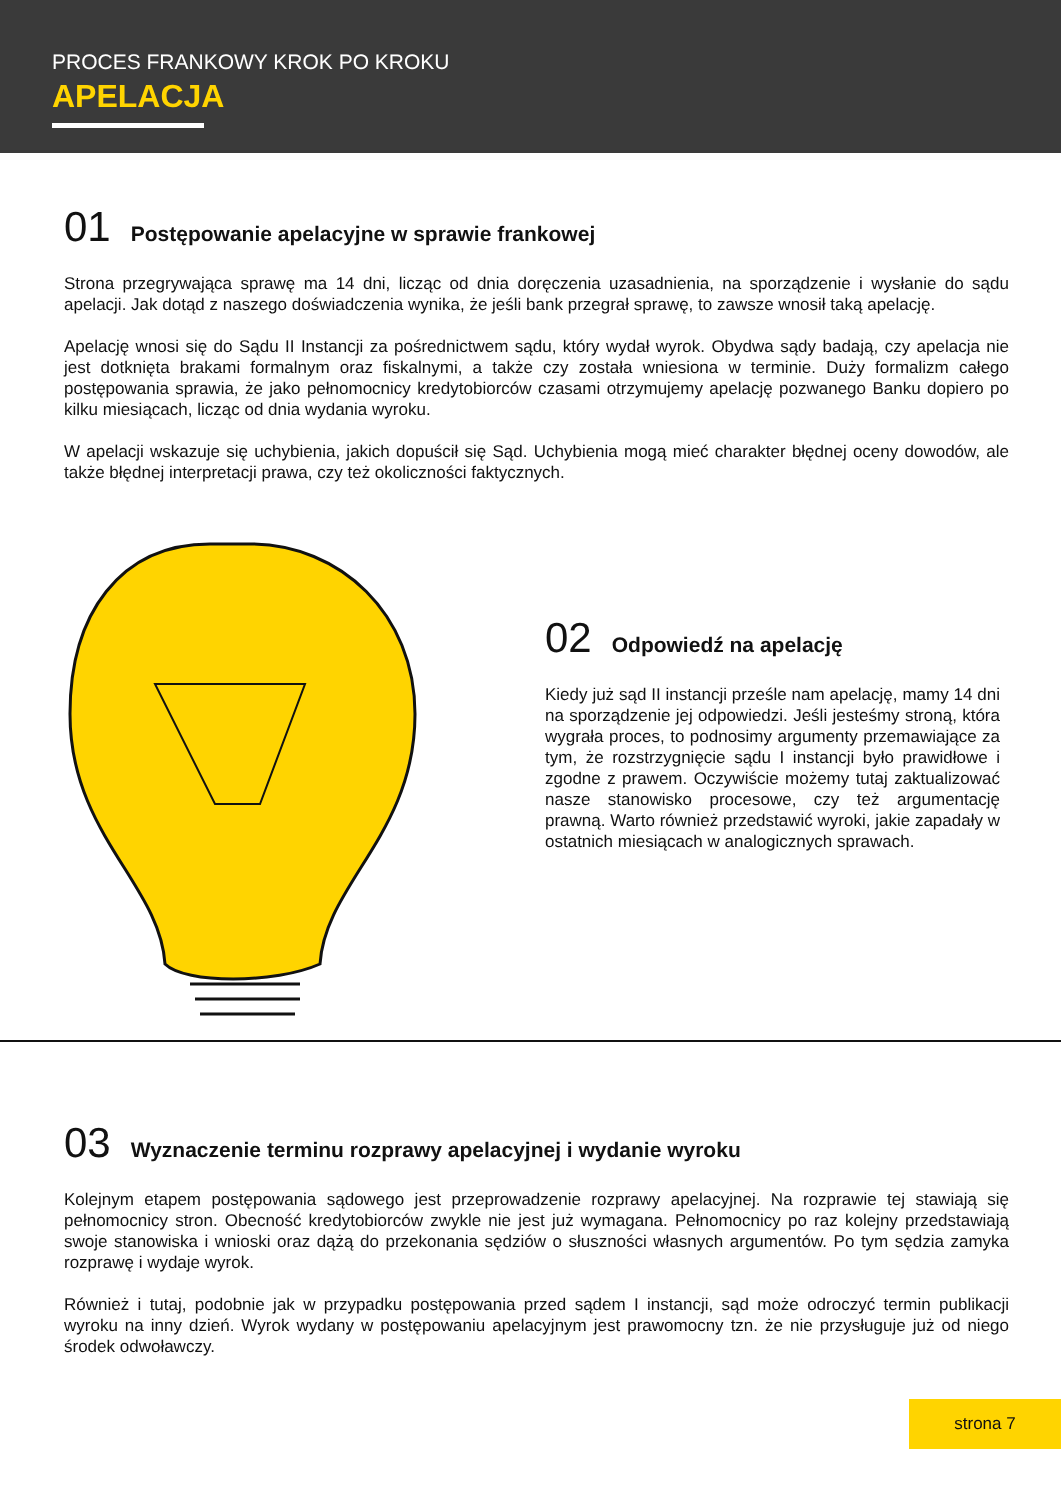PROCES FRANKOWY KROK PO KROKU
APELACJA
01 Postępowanie apelacyjne w sprawie frankowej
Strona przegrywająca sprawę ma 14 dni, licząc od dnia doręczenia uzasadnienia, na sporządzenie i wysłanie do sądu apelacji. Jak dotąd z naszego doświadczenia wynika, że jeśli bank przegrał sprawę, to zawsze wnosił taką apelację.
Apelację wnosi się do Sądu II Instancji za pośrednictwem sądu, który wydał wyrok. Obydwa sądy badają, czy apelacja nie jest dotknięta brakami formalnym oraz fiskalnymi, a także czy została wniesiona w terminie. Duży formalizm całego postępowania sprawia, że jako pełnomocnicy kredytobiorców czasami otrzymujemy apelację pozwanego Banku dopiero po kilku miesiącach, licząc od dnia wydania wyroku.
W apelacji wskazuje się uchybienia, jakich dopuścił się Sąd. Uchybienia mogą mieć charakter błędnej oceny dowodów, ale także błędnej interpretacji prawa, czy też okoliczności faktycznych.
02 Odpowiedź na apelację
Kiedy już sąd II instancji prześle nam apelację, mamy 14 dni na sporządzenie jej odpowiedzi. Jeśli jesteśmy stroną, która wygrała proces, to podnosimy argumenty przemawiające za tym, że rozstrzygnięcie sądu I instancji było prawidłowe i zgodne z prawem. Oczywiście możemy tutaj zaktualizować nasze stanowisko procesowe, czy też argumentację prawną. Warto również przedstawić wyroki, jakie zapadały w ostatnich miesiącach w analogicznych sprawach.
03 Wyznaczenie terminu rozprawy apelacyjnej i wydanie wyroku
Kolejnym etapem postępowania sądowego jest przeprowadzenie rozprawy apelacyjnej. Na rozprawie tej stawiają się pełnomocnicy stron. Obecność kredytobiorców zwykle nie jest już wymagana. Pełnomocnicy po raz kolejny przedstawiają swoje stanowiska i wnioski oraz dążą do przekonania sędziów o słuszności własnych argumentów. Po tym sędzia zamyka rozprawę i wydaje wyrok.
Również i tutaj, podobnie jak w przypadku postępowania przed sądem I instancji, sąd może odroczyć termin publikacji wyroku na inny dzień. Wyrok wydany w postępowaniu apelacyjnym jest prawomocny tzn. że nie przysługuje już od niego środek odwoławczy.
strona 7